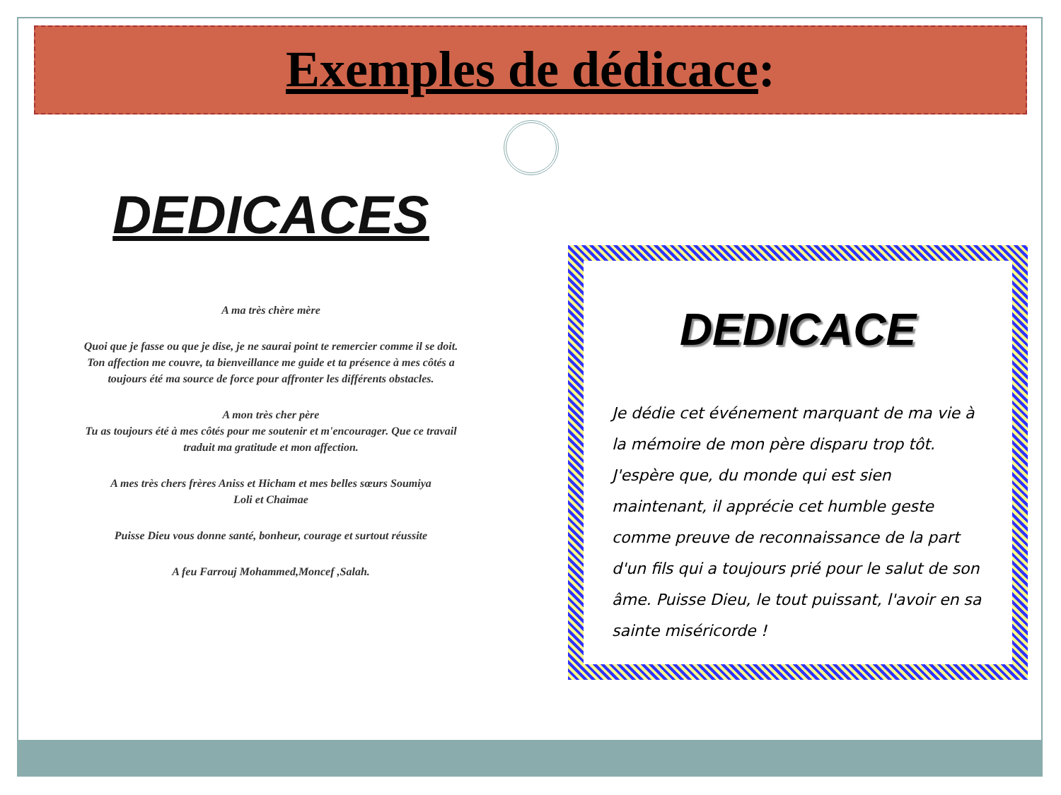Exemples de dédicace:
DEDICACES
A ma très chère mère
Quoi que je fasse ou que je dise, je ne saurai point te remercier comme il se doit. Ton affection me couvre, ta bienveillance me guide et ta présence à mes côtés a toujours été ma source de force pour affronter les différents obstacles.
A mon très cher père
Tu as toujours été à mes côtés pour me soutenir et m'encourager. Que ce travail traduit ma gratitude et mon affection.
A mes très chers frères Aniss et Hicham et mes belles sœurs Soumiya
Loli et Chaimae
Puisse Dieu vous donne santé, bonheur, courage et surtout réussite
A feu Farrouj Mohammed,Moncef ,Salah.
DEDICACE
Je dédie cet événement marquant de ma vie à la mémoire de mon père disparu trop tôt. J'espère que, du monde qui est sien maintenant, il apprécie cet humble geste comme preuve de reconnaissance de la part d'un fils qui a toujours prié pour le salut de son âme. Puisse Dieu, le tout puissant, l'avoir en sa sainte miséricorde !